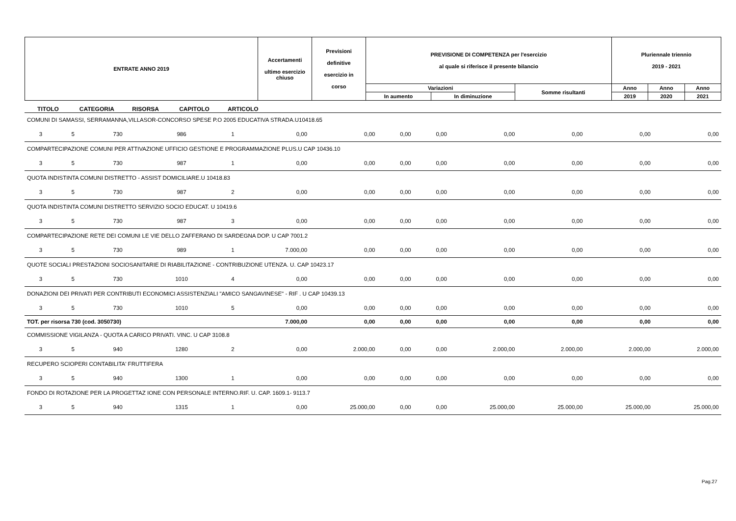| ENTRATE ANNO 2019 | Accertamenti ultimo esercizio chiuso | Previsioni definitive esercizio in corso | PREVISIONE DI COMPETENZA per l'esercizio al quale si riferisce il presente bilancio | | | Pluriennale triennio 2019 - 2021 | | |
| | | | Variazioni | | Somme risultanti | Anno | Anno | Anno |
| | | | In aumento | In diminuzione | | 2019 | 2020 | 2021 |
TITOLO CATEGORIA RISORSA CAPITOLO ARTICOLO
| COMUNI DI SAMASSI, SERRAMANNA,VILLASOR-CONCORSO SPESE P.O 2005 EDUCATIVA STRADA.U10418.65 | | | | | | | | | | | | |
| 3 | 5 | 730 | 986 | 1 | 0,00 | 0,00 | 0,00 | 0,00 | 0,00 | 0,00 | 0,00 | 0,00 |
| COMPARTECIPAZIONE COMUNI PER ATTIVAZIONE UFFICIO GESTIONE E PROGRAMMAZIONE PLUS.U CAP 10436.10 | | | | | | | | | | | | |
| 3 | 5 | 730 | 987 | 1 | 0,00 | 0,00 | 0,00 | 0,00 | 0,00 | 0,00 | 0,00 | 0,00 |
| QUOTA INDISTINTA COMUNI DISTRETTO - ASSIST DOMICILIARE.U 10418.83 | | | | | | | | | | | | |
| 3 | 5 | 730 | 987 | 2 | 0,00 | 0,00 | 0,00 | 0,00 | 0,00 | 0,00 | 0,00 | 0,00 |
| QUOTA INDISTINTA COMUNI DISTRETTO SERVIZIO SOCIO EDUCAT. U 10419.6 | | | | | | | | | | | | |
| 3 | 5 | 730 | 987 | 3 | 0,00 | 0,00 | 0,00 | 0,00 | 0,00 | 0,00 | 0,00 | 0,00 |
| COMPARTECIPAZIONE RETE DEI COMUNI LE VIE DELLO ZAFFERANO DI SARDEGNA DOP. U CAP 7001.2 | | | | | | | | | | | | |
| 3 | 5 | 730 | 989 | 1 | 7.000,00 | 0,00 | 0,00 | 0,00 | 0,00 | 0,00 | 0,00 | 0,00 |
| QUOTE SOCIALI PRESTAZIONI SOCIOSANITARIE DI RIABILITAZIONE - CONTRIBUZIONE UTENZA. U. CAP 10423.17 | | | | | | | | | | | | |
| 3 | 5 | 730 | 1010 | 4 | 0,00 | 0,00 | 0,00 | 0,00 | 0,00 | 0,00 | 0,00 | 0,00 |
| DONAZIONI DEI PRIVATI PER CONTRIBUTI ECONOMICI ASSISTENZIALI "AMICO SANGAVINESE" - RIF . U CAP 10439.13 | | | | | | | | | | | | |
| 3 | 5 | 730 | 1010 | 5 | 0,00 | 0,00 | 0,00 | 0,00 | 0,00 | 0,00 | 0,00 | 0,00 |
| TOT. per risorsa 730 (cod. 3050730) | | | | | 7.000,00 | 0,00 | 0,00 | 0,00 | 0,00 | 0,00 | 0,00 | 0,00 |
| COMMISSIONE VIGILANZA - QUOTA A CARICO PRIVATI. VINC. U CAP 3108.8 | | | | | | | | | | | | |
| 3 | 5 | 940 | 1280 | 2 | 0,00 | 2.000,00 | 0,00 | 0,00 | 2.000,00 | 2.000,00 | 2.000,00 | 2.000,00 |
| RECUPERO SCIOPERI CONTABILITA' FRUTTIFERA | | | | | | | | | | | | |
| 3 | 5 | 940 | 1300 | 1 | 0,00 | 0,00 | 0,00 | 0,00 | 0,00 | 0,00 | 0,00 | 0,00 |
| FONDO DI ROTAZIONE PER LA PROGETTAZ IONE CON PERSONALE INTERNO.RIF. U. CAP. 1609.1- 9113.7 | | | | | | | | | | | | |
| 3 | 5 | 940 | 1315 | 1 | 0,00 | 25.000,00 | 0,00 | 0,00 | 25.000,00 | 25.000,00 | 25.000,00 | 25.000,00 |
Pag.27